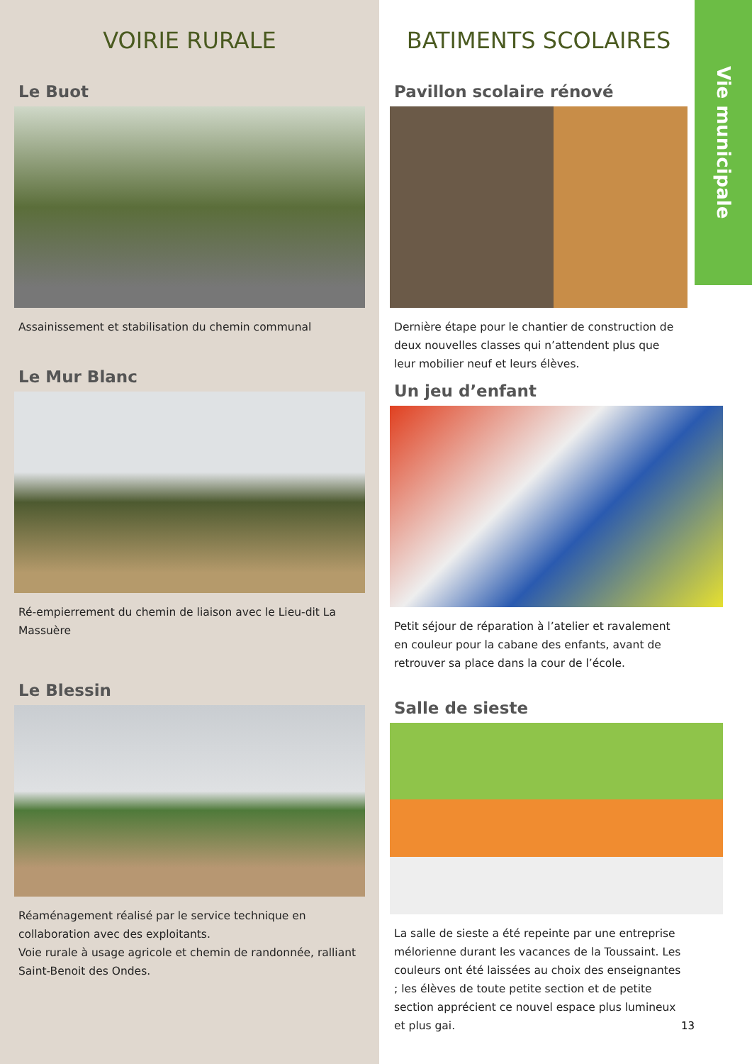VOIRIE RURALE
Le Buot
Assainissement et stabilisation du chemin communal
Le Mur Blanc
Ré-empierrement du chemin de liaison avec le Lieu-dit La Massuère
Le Blessin
Réaménagement réalisé par le service technique en collaboration avec des exploitants.
Voie rurale à usage agricole et chemin de randonnée, ralliant Saint-Benoit des Ondes.
BATIMENTS SCOLAIRES
Pavillon scolaire rénové
Dernière étape pour le chantier de construction de deux nouvelles classes qui n’attendent plus que leur mobilier neuf et leurs élèves.
Un jeu d’enfant
Petit séjour de réparation à l’atelier et ravalement en couleur pour la cabane des enfants, avant de retrouver sa place dans la cour de l’école.
Salle de sieste
La salle de sieste a été repeinte par une entreprise mélorienne durant les vacances de la Toussaint. Les couleurs ont été laissées au choix des enseignantes ; les élèves de toute petite section et de petite section apprécient ce nouvel espace plus lumineux et plus gai.
13
Vie municipale